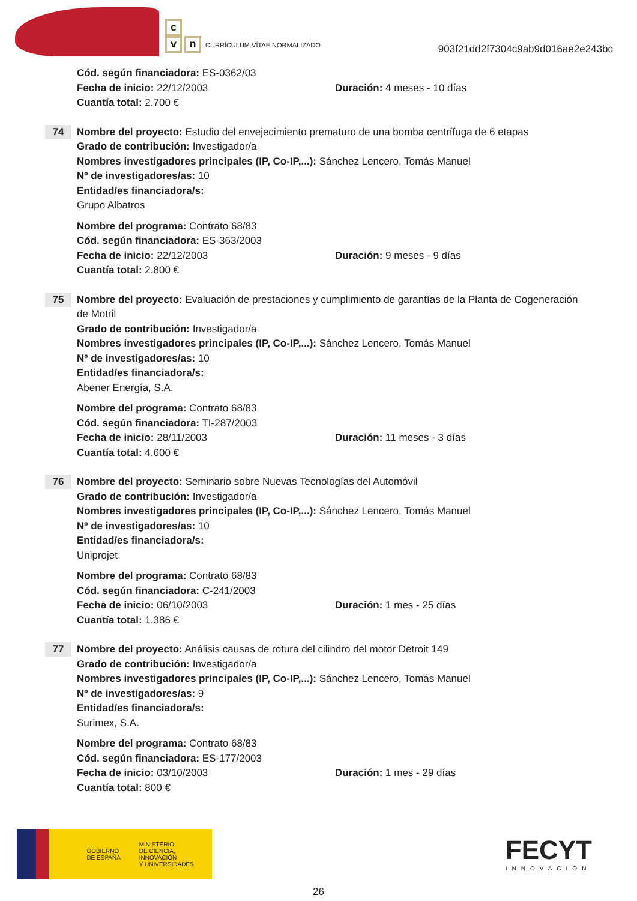c
vn CURRÍCULUM VÍTAE NORMALIZADO
903f21dd2f7304c9ab9d016ae2e243bc
Cód. según financiadora: ES-0362/03
Fecha de inicio: 22/12/2003 Duración: 4 meses - 10 días
Cuantía total: 2.700 €
74
Nombre del proyecto: Estudio del envejecimiento prematuro de una bomba centrífuga de 6 etapas
Grado de contribución: Investigador/a
Nombres investigadores principales (IP, Co-IP,...): Sánchez Lencero, Tomás Manuel
Nº de investigadores/as: 10
Entidad/es financiadora/s:
Grupo Albatros
Nombre del programa: Contrato 68/83
Cód. según financiadora: ES-363/2003
Fecha de inicio: 22/12/2003 Duración: 9 meses - 9 días
Cuantía total: 2.800 €
75
Nombre del proyecto: Evaluación de prestaciones y cumplimiento de garantías de la Planta de Cogeneración de Motril
Grado de contribución: Investigador/a
Nombres investigadores principales (IP, Co-IP,...): Sánchez Lencero, Tomás Manuel
Nº de investigadores/as: 10
Entidad/es financiadora/s:
Abener Energía, S.A.
Nombre del programa: Contrato 68/83
Cód. según financiadora: TI-287/2003
Fecha de inicio: 28/11/2003 Duración: 11 meses - 3 días
Cuantía total: 4.600 €
76
Nombre del proyecto: Seminario sobre Nuevas Tecnologías del Automóvil
Grado de contribución: Investigador/a
Nombres investigadores principales (IP, Co-IP,...): Sánchez Lencero, Tomás Manuel
Nº de investigadores/as: 10
Entidad/es financiadora/s:
Uniprojet
Nombre del programa: Contrato 68/83
Cód. según financiadora: C-241/2003
Fecha de inicio: 06/10/2003 Duración: 1 mes - 25 días
Cuantía total: 1.386 €
77
Nombre del proyecto: Análisis causas de rotura del cilindro del motor Detroit 149
Grado de contribución: Investigador/a
Nombres investigadores principales (IP, Co-IP,...): Sánchez Lencero, Tomás Manuel
Nº de investigadores/as: 9
Entidad/es financiadora/s:
Surimex, S.A.
Nombre del programa: Contrato 68/83
Cód. según financiadora: ES-177/2003
Fecha de inicio: 03/10/2003 Duración: 1 mes - 29 días
Cuantía total: 800 €
GOBIERNO
DE ESPAÑA
MINISTERIO
DE CIENCIA, INNOVACIÓN
Y UNIVERSIDADES
FECYT
INNOVACIÓN
26